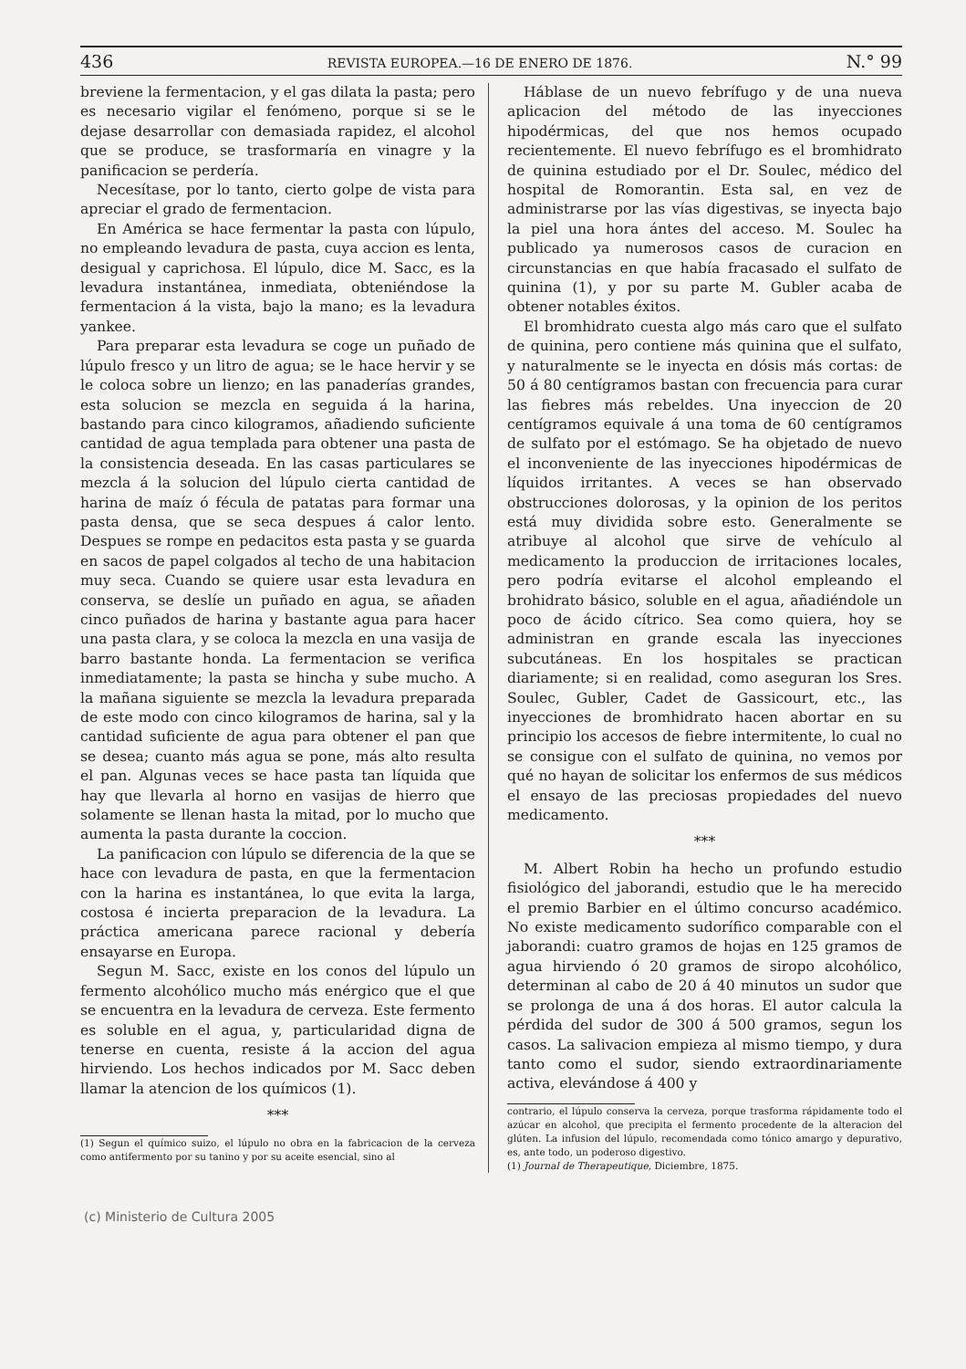436 REVISTA EUROPEA.—16 DE ENERO DE 1876. N.° 99
breviene la fermentacion, y el gas dilata la pasta; pero es necesario vigilar el fenómeno, porque si se le dejase desarrollar con demasiada rapidez, el alcohol que se produce, se trasformaría en vinagre y la panificacion se perdería.
Necesítase, por lo tanto, cierto golpe de vista para apreciar el grado de fermentacion.
En América se hace fermentar la pasta con lúpulo, no empleando levadura de pasta, cuya accion es lenta, desigual y caprichosa. El lúpulo, dice M. Sacc, es la levadura instantánea, inmediata, obteniéndose la fermentacion á la vista, bajo la mano; es la levadura yankee.
Para preparar esta levadura se coge un puñado de lúpulo fresco y un litro de agua; se le hace hervir y se le coloca sobre un lienzo; en las panaderías grandes, esta solucion se mezcla en seguida á la harina, bastando para cinco kilogramos, añadiendo suficiente cantidad de agua templada para obtener una pasta de la consistencia deseada. En las casas particulares se mezcla á la solucion del lúpulo cierta cantidad de harina de maíz ó fécula de patatas para formar una pasta densa, que se seca despues á calor lento. Despues se rompe en pedacitos esta pasta y se guarda en sacos de papel colgados al techo de una habitacion muy seca. Cuando se quiere usar esta levadura en conserva, se deslíe un puñado en agua, se añaden cinco puñados de harina y bastante agua para hacer una pasta clara, y se coloca la mezcla en una vasija de barro bastante honda. La fermentacion se verifica inmediatamente; la pasta se hincha y sube mucho. A la mañana siguiente se mezcla la levadura preparada de este modo con cinco kilogramos de harina, sal y la cantidad suficiente de agua para obtener el pan que se desea; cuanto más agua se pone, más alto resulta el pan. Algunas veces se hace pasta tan líquida que hay que llevarla al horno en vasijas de hierro que solamente se llenan hasta la mitad, por lo mucho que aumenta la pasta durante la coccion.
La panificacion con lúpulo se diferencia de la que se hace con levadura de pasta, en que la fermentacion con la harina es instantánea, lo que evita la larga, costosa é incierta preparacion de la levadura. La práctica americana parece racional y debería ensayarse en Europa.
Segun M. Sacc, existe en los conos del lúpulo un fermento alcohólico mucho más enérgico que el que se encuentra en la levadura de cerveza. Este fermento es soluble en el agua, y, particularidad digna de tenerse en cuenta, resiste á la accion del agua hirviendo. Los hechos indicados por M. Sacc deben llamar la atencion de los químicos (1).
***
(1) Segun el químico suizo, el lúpulo no obra en la fabricacion de la cerveza como antifermento por su tanino y por su aceite esencial, sino al
Háblase de un nuevo febrífugo y de una nueva aplicacion del método de las inyecciones hipodérmicas, del que nos hemos ocupado recientemente. El nuevo febrífugo es el bromhidrato de quinina estudiado por el Dr. Soulec, médico del hospital de Romorantin. Esta sal, en vez de administrarse por las vías digestivas, se inyecta bajo la piel una hora ántes del acceso. M. Soulec ha publicado ya numerosos casos de curacion en circunstancias en que había fracasado el sulfato de quinina (1), y por su parte M. Gubler acaba de obtener notables éxitos.
El bromhidrato cuesta algo más caro que el sulfato de quinina, pero contiene más quinina que el sulfato, y naturalmente se le inyecta en dósis más cortas: de 50 á 80 centígramos bastan con frecuencia para curar las fiebres más rebeldes. Una inyeccion de 20 centígramos equivale á una toma de 60 centígramos de sulfato por el estómago. Se ha objetado de nuevo el inconveniente de las inyecciones hipodérmicas de líquidos irritantes. A veces se han observado obstrucciones dolorosas, y la opinion de los peritos está muy dividida sobre esto. Generalmente se atribuye al alcohol que sirve de vehículo al medicamento la produccion de irritaciones locales, pero podría evitarse el alcohol empleando el brohidrato básico, soluble en el agua, añadiéndole un poco de ácido cítrico. Sea como quiera, hoy se administran en grande escala las inyecciones subcutáneas. En los hospitales se practican diariamente; si en realidad, como aseguran los Sres. Soulec, Gubler, Cadet de Gassicourt, etc., las inyecciones de bromhidrato hacen abortar en su principio los accesos de fiebre intermitente, lo cual no se consigue con el sulfato de quinina, no vemos por qué no hayan de solicitar los enfermos de sus médicos el ensayo de las preciosas propiedades del nuevo medicamento.
***
M. Albert Robin ha hecho un profundo estudio fisiológico del jaborandi, estudio que le ha merecido el premio Barbier en el último concurso académico. No existe medicamento sudorífico comparable con el jaborandi: cuatro gramos de hojas en 125 gramos de agua hirviendo ó 20 gramos de siropo alcohólico, determinan al cabo de 20 á 40 minutos un sudor que se prolonga de una á dos horas. El autor calcula la pérdida del sudor de 300 á 500 gramos, segun los casos. La salivacion empieza al mismo tiempo, y dura tanto como el sudor, siendo extraordinariamente activa, elevándose á 400 y
contrario, el lúpulo conserva la cerveza, porque trasforma rápidamente todo el azúcar en alcohol, que precipita el fermento procedente de la alteracion del glúten. La infusion del lúpulo, recomendada como tónico amargo y depurativo, es, ante todo, un poderoso digestivo.
(1) Journal de Therapeutique, Diciembre, 1875.
(c) Ministerio de Cultura 2005